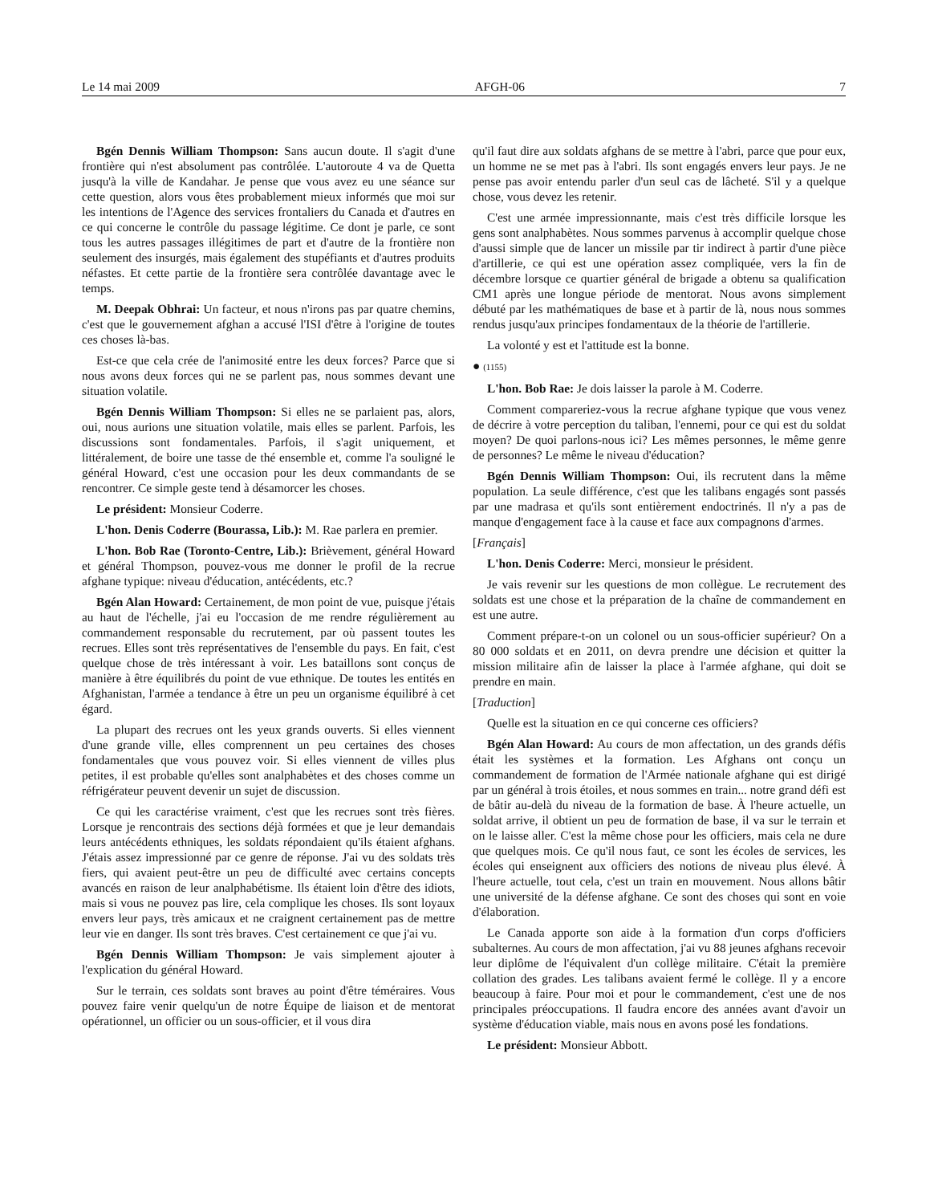Le 14 mai 2009 AFGH-06 7
Bgén Dennis William Thompson: Sans aucun doute. Il s'agit d'une frontière qui n'est absolument pas contrôlée. L'autoroute 4 va de Quetta jusqu'à la ville de Kandahar. Je pense que vous avez eu une séance sur cette question, alors vous êtes probablement mieux informés que moi sur les intentions de l'Agence des services frontaliers du Canada et d'autres en ce qui concerne le contrôle du passage légitime. Ce dont je parle, ce sont tous les autres passages illégitimes de part et d'autre de la frontière non seulement des insurgés, mais également des stupéfiants et d'autres produits néfastes. Et cette partie de la frontière sera contrôlée davantage avec le temps.
M. Deepak Obhrai: Un facteur, et nous n'irons pas par quatre chemins, c'est que le gouvernement afghan a accusé l'ISI d'être à l'origine de toutes ces choses là-bas.
Est-ce que cela crée de l'animosité entre les deux forces? Parce que si nous avons deux forces qui ne se parlent pas, nous sommes devant une situation volatile.
Bgén Dennis William Thompson: Si elles ne se parlaient pas, alors, oui, nous aurions une situation volatile, mais elles se parlent. Parfois, les discussions sont fondamentales. Parfois, il s'agit uniquement, et littéralement, de boire une tasse de thé ensemble et, comme l'a souligné le général Howard, c'est une occasion pour les deux commandants de se rencontrer. Ce simple geste tend à désamorcer les choses.
Le président: Monsieur Coderre.
L'hon. Denis Coderre (Bourassa, Lib.): M. Rae parlera en premier.
L'hon. Bob Rae (Toronto-Centre, Lib.): Brièvement, général Howard et général Thompson, pouvez-vous me donner le profil de la recrue afghane typique: niveau d'éducation, antécédents, etc.?
Bgén Alan Howard: Certainement, de mon point de vue, puisque j'étais au haut de l'échelle, j'ai eu l'occasion de me rendre régulièrement au commandement responsable du recrutement, par où passent toutes les recrues. Elles sont très représentatives de l'ensemble du pays. En fait, c'est quelque chose de très intéressant à voir. Les bataillons sont conçus de manière à être équilibrés du point de vue ethnique. De toutes les entités en Afghanistan, l'armée a tendance à être un peu un organisme équilibré à cet égard.
La plupart des recrues ont les yeux grands ouverts. Si elles viennent d'une grande ville, elles comprennent un peu certaines des choses fondamentales que vous pouvez voir. Si elles viennent de villes plus petites, il est probable qu'elles sont analphabètes et des choses comme un réfrigérateur peuvent devenir un sujet de discussion.
Ce qui les caractérise vraiment, c'est que les recrues sont très fières. Lorsque je rencontrais des sections déjà formées et que je leur demandais leurs antécédents ethniques, les soldats répondaient qu'ils étaient afghans. J'étais assez impressionné par ce genre de réponse. J'ai vu des soldats très fiers, qui avaient peut-être un peu de difficulté avec certains concepts avancés en raison de leur analphabétisme. Ils étaient loin d'être des idiots, mais si vous ne pouvez pas lire, cela complique les choses. Ils sont loyaux envers leur pays, très amicaux et ne craignent certainement pas de mettre leur vie en danger. Ils sont très braves. C'est certainement ce que j'ai vu.
Bgén Dennis William Thompson: Je vais simplement ajouter à l'explication du général Howard.
Sur le terrain, ces soldats sont braves au point d'être téméraires. Vous pouvez faire venir quelqu'un de notre Équipe de liaison et de mentorat opérationnel, un officier ou un sous-officier, et il vous dira
qu'il faut dire aux soldats afghans de se mettre à l'abri, parce que pour eux, un homme ne se met pas à l'abri. Ils sont engagés envers leur pays. Je ne pense pas avoir entendu parler d'un seul cas de lâcheté. S'il y a quelque chose, vous devez les retenir.
C'est une armée impressionnante, mais c'est très difficile lorsque les gens sont analphabètes. Nous sommes parvenus à accomplir quelque chose d'aussi simple que de lancer un missile par tir indirect à partir d'une pièce d'artillerie, ce qui est une opération assez compliquée, vers la fin de décembre lorsque ce quartier général de brigade a obtenu sa qualification CM1 après une longue période de mentorat. Nous avons simplement débuté par les mathématiques de base et à partir de là, nous nous sommes rendus jusqu'aux principes fondamentaux de la théorie de l'artillerie.
La volonté y est et l'attitude est la bonne.
● (1155)
L'hon. Bob Rae: Je dois laisser la parole à M. Coderre.
Comment compareriez-vous la recrue afghane typique que vous venez de décrire à votre perception du taliban, l'ennemi, pour ce qui est du soldat moyen? De quoi parlons-nous ici? Les mêmes personnes, le même genre de personnes? Le même le niveau d'éducation?
Bgén Dennis William Thompson: Oui, ils recrutent dans la même population. La seule différence, c'est que les talibans engagés sont passés par une madrasa et qu'ils sont entièrement endoctrinés. Il n'y a pas de manque d'engagement face à la cause et face aux compagnons d'armes.
[Français]
L'hon. Denis Coderre: Merci, monsieur le président.
Je vais revenir sur les questions de mon collègue. Le recrutement des soldats est une chose et la préparation de la chaîne de commandement en est une autre.
Comment prépare-t-on un colonel ou un sous-officier supérieur? On a 80 000 soldats et en 2011, on devra prendre une décision et quitter la mission militaire afin de laisser la place à l'armée afghane, qui doit se prendre en main.
[Traduction]
Quelle est la situation en ce qui concerne ces officiers?
Bgén Alan Howard: Au cours de mon affectation, un des grands défis était les systèmes et la formation. Les Afghans ont conçu un commandement de formation de l'Armée nationale afghane qui est dirigé par un général à trois étoiles, et nous sommes en train... notre grand défi est de bâtir au-delà du niveau de la formation de base. À l'heure actuelle, un soldat arrive, il obtient un peu de formation de base, il va sur le terrain et on le laisse aller. C'est la même chose pour les officiers, mais cela ne dure que quelques mois. Ce qu'il nous faut, ce sont les écoles de services, les écoles qui enseignent aux officiers des notions de niveau plus élevé. À l'heure actuelle, tout cela, c'est un train en mouvement. Nous allons bâtir une université de la défense afghane. Ce sont des choses qui sont en voie d'élaboration.
Le Canada apporte son aide à la formation d'un corps d'officiers subalternes. Au cours de mon affectation, j'ai vu 88 jeunes afghans recevoir leur diplôme de l'équivalent d'un collège militaire. C'était la première collation des grades. Les talibans avaient fermé le collège. Il y a encore beaucoup à faire. Pour moi et pour le commandement, c'est une de nos principales préoccupations. Il faudra encore des années avant d'avoir un système d'éducation viable, mais nous en avons posé les fondations.
Le président: Monsieur Abbott.